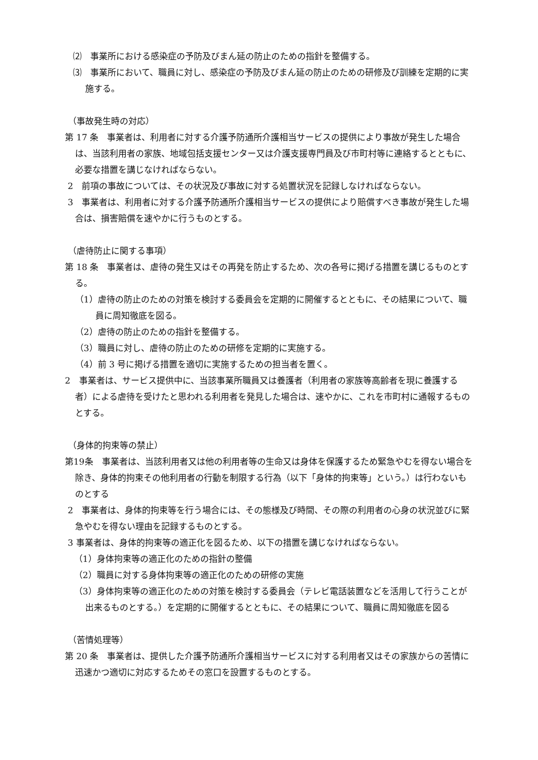⑵　事業所における感染症の予防及びまん延の防止のための指針を整備する。
⑶　事業所において、職員に対し、感染症の予防及びまん延の防止のための研修及び訓練を定期的に実施する。
（事故発生時の対応）
第 17 条　事業者は、利用者に対する介護予防通所介護相当サービスの提供により事故が発生した場合は、当該利用者の家族、地域包括支援センター又は介護支援専門員及び市町村等に連絡するとともに、必要な措置を講じなければならない。
2　前項の事故については、その状況及び事故に対する処置状況を記録しなければならない。
3　事業者は、利用者に対する介護予防通所介護相当サービスの提供により賠償すべき事故が発生した場合は、損害賠償を速やかに行うものとする。
（虐待防止に関する事項）
第 18 条　事業者は、虐待の発生又はその再発を防止するため、次の各号に掲げる措置を講じるものとする。
（1）虐待の防止のための対策を検討する委員会を定期的に開催するとともに、その結果について、職員に周知徹底を図る。
（2）虐待の防止のための指針を整備する。
（3）職員に対し、虐待の防止のための研修を定期的に実施する。
（4）前 3 号に掲げる措置を適切に実施するための担当者を置く。
2　事業者は、サービス提供中に、当該事業所職員又は養護者（利用者の家族等高齢者を現に養護する者）による虐待を受けたと思われる利用者を発見した場合は、速やかに、これを市町村に通報するものとする。
（身体的拘束等の禁止）
第19条　事業者は、当該利用者又は他の利用者等の生命又は身体を保護するため緊急やむを得ない場合を除き、身体的拘束その他利用者の行動を制限する行為（以下「身体的拘束等」という。）は行わないものとする
2　事業者は、身体的拘束等を行う場合には、その態様及び時間、その際の利用者の心身の状況並びに緊急やむを得ない理由を記録するものとする。
3 事業者は、身体的拘束等の適正化を図るため、以下の措置を講じなければならない。
（1）身体拘束等の適正化のための指針の整備
（2）職員に対する身体拘束等の適正化のための研修の実施
（3）身体拘束等の適正化のための対策を検討する委員会（テレビ電話装置などを活用して行うことが出来るものとする。）を定期的に開催するとともに、その結果について、職員に周知徹底を図る
（苦情処理等）
第 20 条　事業者は、提供した介護予防通所介護相当サービスに対する利用者又はその家族からの苦情に迅速かつ適切に対応するためその窓口を設置するものとする。